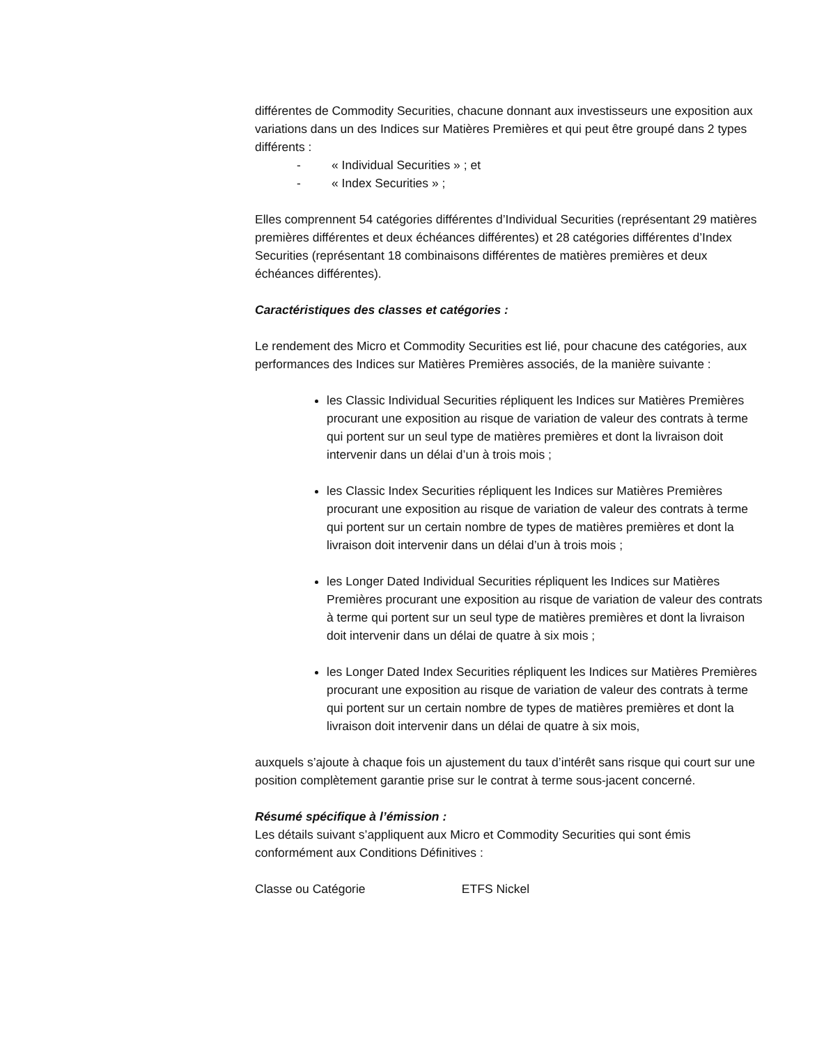différentes de Commodity Securities, chacune donnant aux investisseurs une exposition aux variations dans un des Indices sur Matières Premières et qui peut être groupé dans 2 types différents :
- « Individual Securities » ; et
- « Index Securities » ;
Elles comprennent 54 catégories différentes d’Individual Securities (représentant 29 matières premières différentes et deux échéances différentes) et 28 catégories différentes d’Index Securities (représentant 18 combinaisons différentes de matières premières et deux échéances différentes).
Caractéristiques des classes et catégories :
Le rendement des Micro et Commodity Securities est lié, pour chacune des catégories, aux performances des Indices sur Matières Premières associés, de la manière suivante :
les Classic Individual Securities répliquent les Indices sur Matières Premières procurant une exposition au risque de variation de valeur des contrats à terme qui portent sur un seul type de matières premières et dont la livraison doit intervenir dans un délai d’un à trois mois ;
les Classic Index Securities répliquent les Indices sur Matières Premières procurant une exposition au risque de variation de valeur des contrats à terme qui portent sur un certain nombre de types de matières premières et dont la livraison doit intervenir dans un délai d’un à trois mois ;
les Longer Dated Individual Securities répliquent les Indices sur Matières Premières procurant une exposition au risque de variation de valeur des contrats à terme qui portent sur un seul type de matières premières et dont la livraison doit intervenir dans un délai de quatre à six mois ;
les Longer Dated Index Securities répliquent les Indices sur Matières Premières procurant une exposition au risque de variation de valeur des contrats à terme qui portent sur un certain nombre de types de matières premières et dont la livraison doit intervenir dans un délai de quatre à six mois,
auxquels s’ajoute à chaque fois un ajustement du taux d’intérêt sans risque qui court sur une position complètement garantie prise sur le contrat à terme sous-jacent concerné.
Résumé spécifique à l’émission :
Les détails suivant s’appliquent aux Micro et Commodity Securities qui sont émis conformément aux Conditions Définitives :
Classe ou Catégorie ETFS Nickel